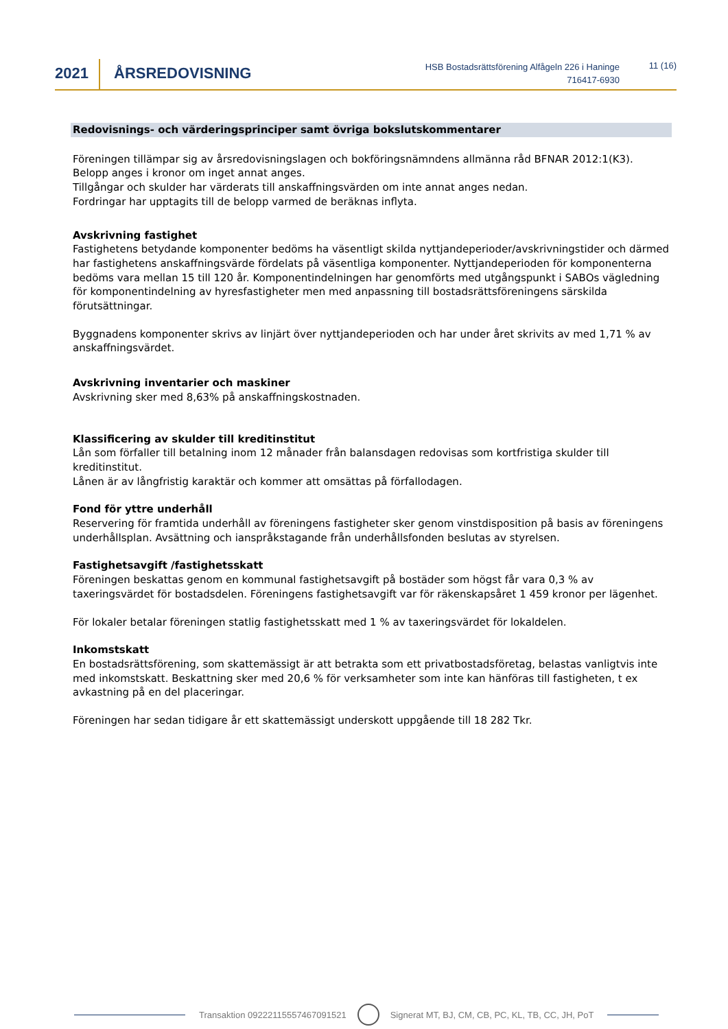2021 ÅRSREDOVISNING
HSB Bostadsrättsförening Alfågeln 226 i Haninge
716417-6930
11 (16)
Redovisnings- och värderingsprinciper samt övriga bokslutskommentarer
Föreningen tillämpar sig av årsredovisningslagen och bokföringsnämndens allmänna råd BFNAR 2012:1(K3).
Belopp anges i kronor om inget annat anges.
Tillgångar och skulder har värderats till anskaffningsvärden om inte annat anges nedan.
Fordringar har upptagits till de belopp varmed de beräknas inflyta.
Avskrivning fastighet
Fastighetens betydande komponenter bedöms ha väsentligt skilda nyttjandeperioder/avskrivningstider och därmed har fastighetens anskaffningsvärde fördelats på väsentliga komponenter. Nyttjandeperioden för komponenterna bedöms vara mellan 15 till 120 år. Komponentindelningen har genomförts med utgångspunkt i SABOs vägledning för komponentindelning av hyresfastigheter men med anpassning till bostadsrättsföreningens särskilda förutsättningar.
Byggnadens komponenter skrivs av linjärt över nyttjandeperioden och har under året skrivits av med 1,71 % av anskaffningsvärdet.
Avskrivning inventarier och maskiner
Avskrivning sker med 8,63% på anskaffningskostnaden.
Klassificering av skulder till kreditinstitut
Lån som förfaller till betalning inom 12 månader från balansdagen redovisas som kortfristiga skulder till kreditinstitut.
Lånen är av långfristig karaktär och kommer att omsättas på förfallodagen.
Fond för yttre underhåll
Reservering för framtida underhåll av föreningens fastigheter sker genom vinstdisposition på basis av föreningens underhållsplan. Avsättning och ianspråkstagande från underhållsfonden beslutas av styrelsen.
Fastighetsavgift /fastighetsskatt
Föreningen beskattas genom en kommunal fastighetsavgift på bostäder som högst får vara 0,3 % av taxeringsvärdet för bostadsdelen. Föreningens fastighetsavgift var för räkenskapsåret 1 459 kronor per lägenhet.
För lokaler betalar föreningen statlig fastighetsskatt med 1 % av taxeringsvärdet för lokaldelen.
Inkomstskatt
En bostadsrättsförening, som skattemässigt är att betrakta som ett privatbostadsföretag, belastas vanligtvis inte med inkomstskatt. Beskattning sker med 20,6 % för verksamheter som inte kan hänföras till fastigheten, t ex avkastning på en del placeringar.
Föreningen har sedan tidigare år ett skattemässigt underskott uppgående till 18 282 Tkr.
Transaktion 09222115557467091521
Signerat MT, BJ, CM, CB, PC, KL, TB, CC, JH, PoT